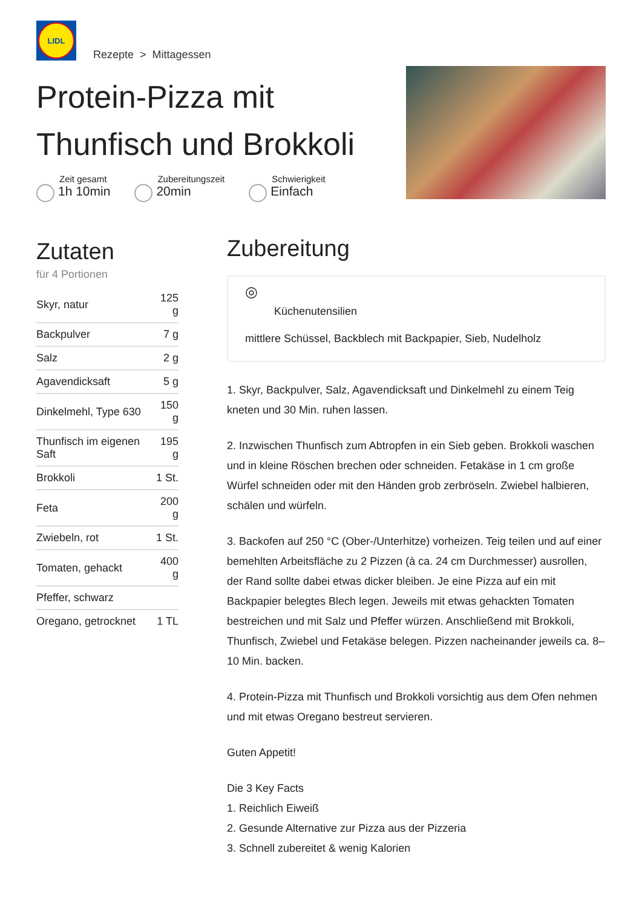LIDL
Rezepte > Mittagessen
Protein-Pizza mit Thunfisch und Brokkoli
Zeit gesamt
1h 10min
Zubereitungszeit
20min
Schwierigkeit
Einfach
Zutaten
für 4 Portionen
| Skyr, natur | 125 g |
| Backpulver | 7 g |
| Salz | 2 g |
| Agavendicksaft | 5 g |
| Dinkelmehl, Type 630 | 150 g |
| Thunfisch im eigenen Saft | 195 g |
| Brokkoli | 1 St. |
| Feta | 200 g |
| Zwiebeln, rot | 1 St. |
| Tomaten, gehackt | 400 g |
| Pfeffer, schwarz | |
| Oregano, getrocknet | 1 TL |
Zubereitung
◎
Küchenutensilien
mittlere Schüssel, Backblech mit Backpapier, Sieb, Nudelholz
1. Skyr, Backpulver, Salz, Agavendicksaft und Dinkelmehl zu einem Teig kneten und 30 Min. ruhen lassen.
2. Inzwischen Thunfisch zum Abtropfen in ein Sieb geben. Brokkoli waschen und in kleine Röschen brechen oder schneiden. Fetakäse in 1 cm große Würfel schneiden oder mit den Händen grob zerbröseln. Zwiebel halbieren, schälen und würfeln.
3. Backofen auf 250 °C (Ober-/Unterhitze) vorheizen. Teig teilen und auf einer bemehlten Arbeitsfläche zu 2 Pizzen (à ca. 24 cm Durchmesser) ausrollen, der Rand sollte dabei etwas dicker bleiben. Je eine Pizza auf ein mit Backpapier belegtes Blech legen. Jeweils mit etwas gehackten Tomaten bestreichen und mit Salz und Pfeffer würzen. Anschließend mit Brokkoli, Thunfisch, Zwiebel und Fetakäse belegen. Pizzen nacheinander jeweils ca. 8–10 Min. backen.
4. Protein-Pizza mit Thunfisch und Brokkoli vorsichtig aus dem Ofen nehmen und mit etwas Oregano bestreut servieren.
Guten Appetit!
Die 3 Key Facts
1. Reichlich Eiweiß
2. Gesunde Alternative zur Pizza aus der Pizzeria
3. Schnell zubereitet & wenig Kalorien